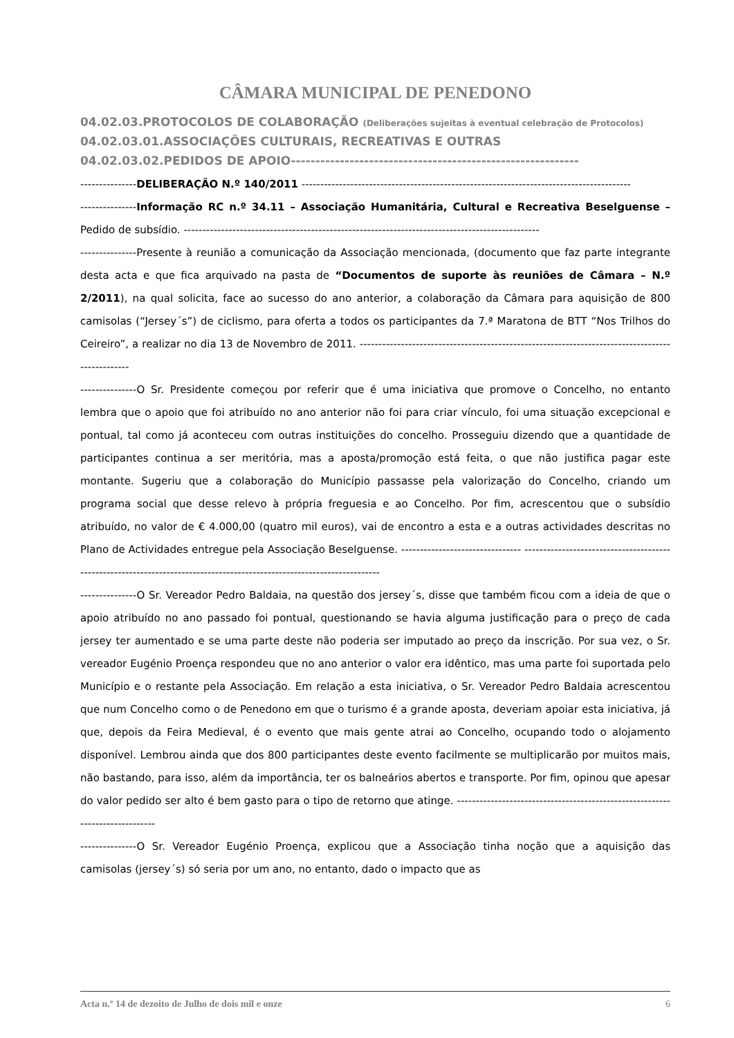CÂMARA MUNICIPAL DE PENEDONO
04.02.03.PROTOCOLOS DE COLABORAÇÃO (Deliberações sujeitas à eventual celebração de Protocolos)
04.02.03.01.ASSOCIAÇÕES CULTURAIS, RECREATIVAS E OUTRAS
04.02.03.02.PEDIDOS DE APOIO-----------------------------------------------------------
---------------DELIBERAÇÃO N.º 140/2011 ----------------------------------------------------------------------------------------
---------------Informação RC n.º 34.11 – Associação Humanitária, Cultural e Recreativa Beselguense – Pedido de subsídio. -----------------------------------------------------------------------------------------------
---------------Presente à reunião a comunicação da Associação mencionada, (documento que faz parte integrante desta acta e que fica arquivado na pasta de “Documentos de suporte às reuniões de Câmara – N.º 2/2011), na qual solicita, face ao sucesso do ano anterior, a colaboração da Câmara para aquisição de 800 camisolas (“Jersey´s”) de ciclismo, para oferta a todos os participantes da 7.ª Maratona de BTT “Nos Trilhos do Ceireiro”, a realizar no dia 13 de Novembro de 2011. ------------------------------------------------------------------------------------------------
---------------O Sr. Presidente começou por referir que é uma iniciativa que promove o Concelho, no entanto lembra que o apoio que foi atribuído no ano anterior não foi para criar vínculo, foi uma situação excepcional e pontual, tal como já aconteceu com outras instituições do concelho. Prosseguiu dizendo que a quantidade de participantes continua a ser meritória, mas a aposta/promoção está feita, o que não justifica pagar este montante. Sugeriu que a colaboração do Município passasse pela valorização do Concelho, criando um programa social que desse relevo à própria freguesia e ao Concelho. Por fim, acrescentou que o subsídio atribuído, no valor de € 4.000,00 (quatro mil euros), vai de encontro a esta e a outras actividades descritas no Plano de Actividades entregue pela Associação Beselguense. -------------------------------- -----------------------------------------------------------------------------------------------------------------------
---------------O Sr. Vereador Pedro Baldaia, na questão dos jersey´s, disse que também ficou com a ideia de que o apoio atribuído no ano passado foi pontual, questionando se havia alguma justificação para o preço de cada jersey ter aumentado e se uma parte deste não poderia ser imputado ao preço da inscrição. Por sua vez, o Sr. vereador Eugénio Proença respondeu que no ano anterior o valor era idêntico, mas uma parte foi suportada pelo Município e o restante pela Associação. Em relação a esta iniciativa, o Sr. Vereador Pedro Baldaia acrescentou que num Concelho como o de Penedono em que o turismo é a grande aposta, deveriam apoiar esta iniciativa, já que, depois da Feira Medieval, é o evento que mais gente atrai ao Concelho, ocupando todo o alojamento disponível. Lembrou ainda que dos 800 participantes deste evento facilmente se multiplicarão por muitos mais, não bastando, para isso, além da importância, ter os balneários abertos e transporte. Por fim, opinou que apesar do valor pedido ser alto é bem gasto para o tipo de retorno que atinge. -----------------------------------------------------------------------------
---------------O Sr. Vereador Eugénio Proença, explicou que a Associação tinha noção que a aquisição das camisolas (jersey´s) só seria por um ano, no entanto, dado o impacto que as
Acta n.º 14 de dezoito de Julho de dois mil e onze 6